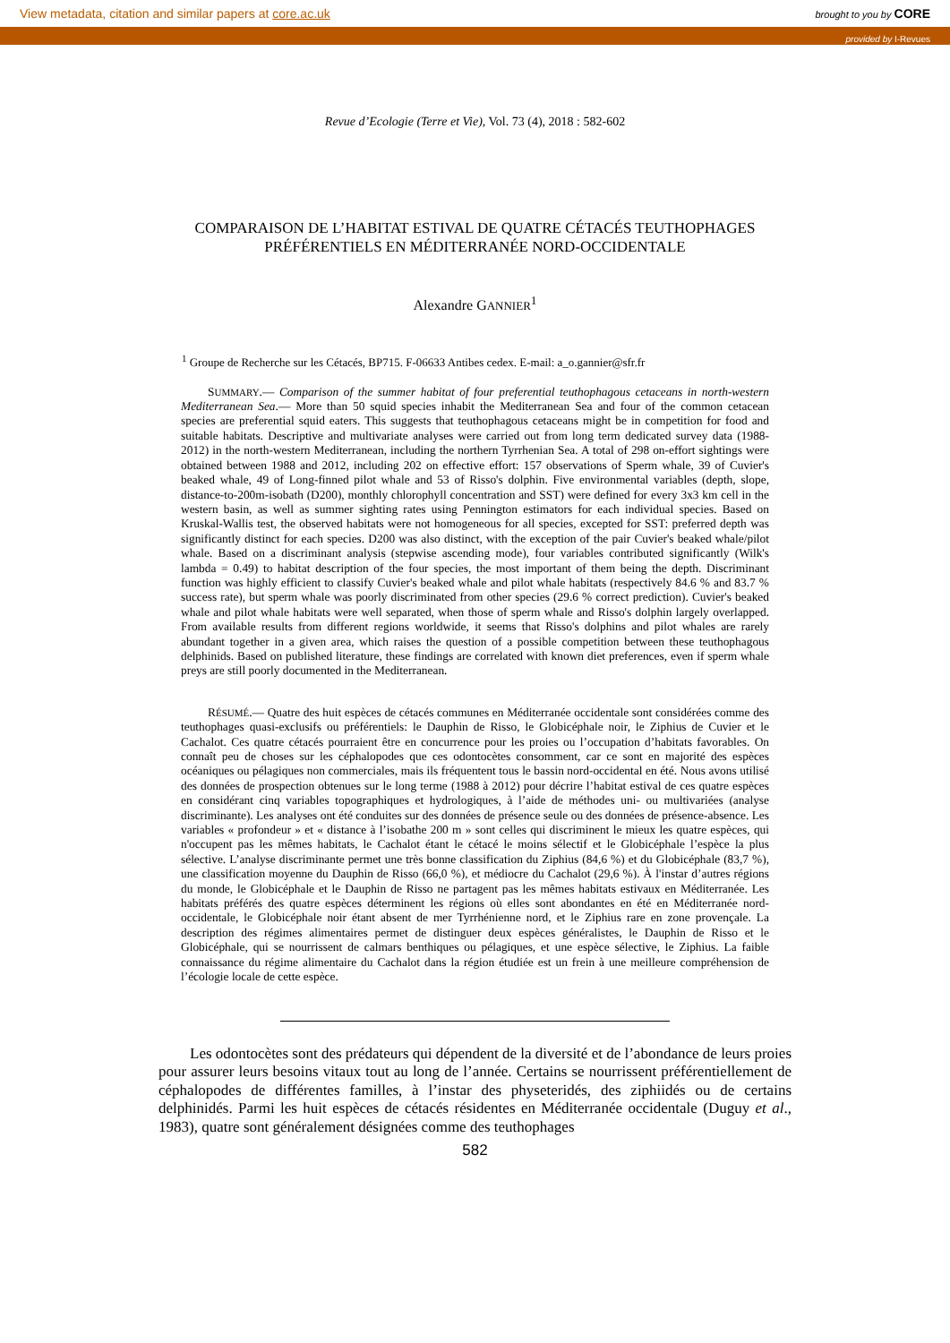View metadata, citation and similar papers at core.ac.uk brought to you by CORE
provided by I-Revues
Revue d’Ecologie (Terre et Vie), Vol. 73 (4), 2018 : 582-602
COMPARAISON DE L’HABITAT ESTIVAL DE QUATRE CÉTACÉS TEUTHOPHAGES
PRÉFÉRENTIELS EN MÉDITERRANÉE NORD-OCCIDENTALE
Alexandre GANNIER<sup>1</sup>
<sup>1</sup> Groupe de Recherche sur les Cétacés, BP715. F-06633 Antibes cedex. E-mail: a_o.gannier@sfr.fr
SUMMARY.— Comparison of the summer habitat of four preferential teuthophagous cetaceans in north-western Mediterranean Sea.— More than 50 squid species inhabit the Mediterranean Sea and four of the common cetacean species are preferential squid eaters. This suggests that teuthophagous cetaceans might be in competition for food and suitable habitats. Descriptive and multivariate analyses were carried out from long term dedicated survey data (1988-2012) in the north-western Mediterranean, including the northern Tyrrhenian Sea. A total of 298 on-effort sightings were obtained between 1988 and 2012, including 202 on effective effort: 157 observations of Sperm whale, 39 of Cuvier's beaked whale, 49 of Long-finned pilot whale and 53 of Risso's dolphin. Five environmental variables (depth, slope, distance-to-200m-isobath (D200), monthly chlorophyll concentration and SST) were defined for every 3x3 km cell in the western basin, as well as summer sighting rates using Pennington estimators for each individual species. Based on Kruskal-Wallis test, the observed habitats were not homogeneous for all species, excepted for SST: preferred depth was significantly distinct for each species. D200 was also distinct, with the exception of the pair Cuvier's beaked whale/pilot whale. Based on a discriminant analysis (stepwise ascending mode), four variables contributed significantly (Wilk's lambda = 0.49) to habitat description of the four species, the most important of them being the depth. Discriminant function was highly efficient to classify Cuvier's beaked whale and pilot whale habitats (respectively 84.6 % and 83.7 % success rate), but sperm whale was poorly discriminated from other species (29.6 % correct prediction). Cuvier's beaked whale and pilot whale habitats were well separated, when those of sperm whale and Risso's dolphin largely overlapped. From available results from different regions worldwide, it seems that Risso's dolphins and pilot whales are rarely abundant together in a given area, which raises the question of a possible competition between these teuthophagous delphinids. Based on published literature, these findings are correlated with known diet preferences, even if sperm whale preys are still poorly documented in the Mediterranean.
RÉSUMÉ.— Quatre des huit espèces de cétacés communes en Méditerranée occidentale sont considérées comme des teuthophages quasi-exclusifs ou préférentiels: le Dauphin de Risso, le Globicéphale noir, le Ziphius de Cuvier et le Cachalot. Ces quatre cétacés pourraient être en concurrence pour les proies ou l’occupation d’habitats favorables. On connaît peu de choses sur les céphalopodes que ces odontocètes consomment, car ce sont en majorité des espèces océaniques ou pélagiques non commerciales, mais ils fréquentent tous le bassin nord-occidental en été. Nous avons utilisé des données de prospection obtenues sur le long terme (1988 à 2012) pour décrire l’habitat estival de ces quatre espèces en considérant cinq variables topographiques et hydrologiques, à l’aide de méthodes uni- ou multivariées (analyse discriminante). Les analyses ont été conduites sur des données de présence seule ou des données de présence-absence. Les variables « profondeur » et « distance à l’isobathe 200 m » sont celles qui discriminent le mieux les quatre espèces, qui n'occupent pas les mêmes habitats, le Cachalot étant le cétacé le moins sélectif et le Globicéphale l’espèce la plus sélective. L’analyse discriminante permet une très bonne classification du Ziphius (84,6 %) et du Globicéphale (83,7 %), une classification moyenne du Dauphin de Risso (66,0 %), et médiocre du Cachalot (29,6 %). À l'instar d’autres régions du monde, le Globicéphale et le Dauphin de Risso ne partagent pas les mêmes habitats estivaux en Méditerranée. Les habitats préférés des quatre espèces déterminent les régions où elles sont abondantes en été en Méditerranée nord-occidentale, le Globicéphale noir étant absent de mer Tyrrhénienne nord, et le Ziphius rare en zone provençale. La description des régimes alimentaires permet de distinguer deux espèces généralistes, le Dauphin de Risso et le Globicéphale, qui se nourrissent de calmars benthiques ou pélagiques, et une espèce sélective, le Ziphius. La faible connaissance du régime alimentaire du Cachalot dans la région étudiée est un frein à une meilleure compréhension de l’écologie locale de cette espèce.
Les odontocètes sont des prédateurs qui dépendent de la diversité et de l’abondance de leurs proies pour assurer leurs besoins vitaux tout au long de l’année. Certains se nourrissent préférentiellement de céphalopodes de différentes familles, à l’instar des physeteridés, des ziphiidés ou de certains delphinidés. Parmi les huit espèces de cétacés résidentes en Méditerranée occidentale (Duguy et al., 1983), quatre sont généralement désignées comme des teuthophages
582